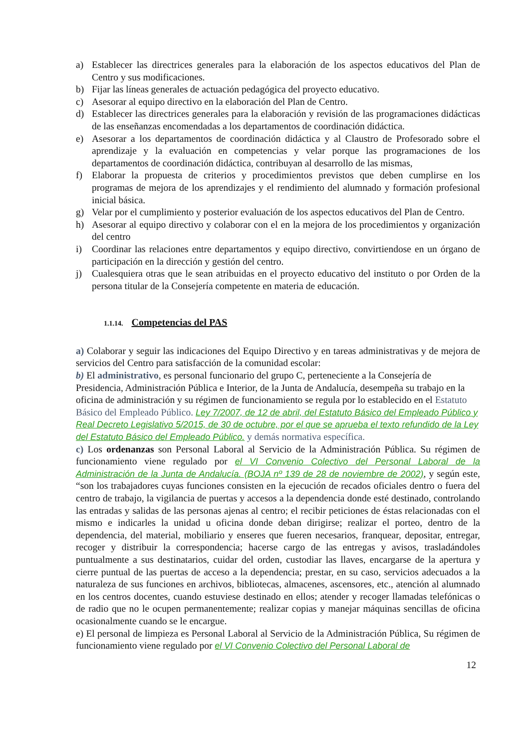a) Establecer las directrices generales para la elaboración de los aspectos educativos del Plan de Centro y sus modificaciones.
b) Fijar las líneas generales de actuación pedagógica del proyecto educativo.
c) Asesorar al equipo directivo en la elaboración del Plan de Centro.
d) Establecer las directrices generales para la elaboración y revisión de las programaciones didácticas de las enseñanzas encomendadas a los departamentos de coordinación didáctica.
e) Asesorar a los departamentos de coordinación didáctica y al Claustro de Profesorado sobre el aprendizaje y la evaluación en competencias y velar porque las programaciones de los departamentos de coordinación didáctica, contribuyan al desarrollo de las mismas,
f) Elaborar la propuesta de criterios y procedimientos previstos que deben cumplirse en los programas de mejora de los aprendizajes y el rendimiento del alumnado y formación profesional inicial básica.
g) Velar por el cumplimiento y posterior evaluación de los aspectos educativos del Plan de Centro.
h) Asesorar al equipo directivo y colaborar con el en la mejora de los procedimientos y organización del centro
i) Coordinar las relaciones entre departamentos y equipo directivo, convirtiendose en un órgano de participación en la dirección y gestión del centro.
j) Cualesquiera otras que le sean atribuidas en el proyecto educativo del instituto o por Orden de la persona titular de la Consejería competente en materia de educación.
1.1.14. Competencias del PAS
a) Colaborar y seguir las indicaciones del Equipo Directivo y en tareas administrativas y de mejora de servicios del Centro para satisfacción de la comunidad escolar:
b) El administrativo, es personal funcionario del grupo C, perteneciente a la Consejería de Presidencia, Administración Pública e Interior, de la Junta de Andalucía, desempeña su trabajo en la oficina de administración y su régimen de funcionamiento se regula por lo establecido en el Estatuto Básico del Empleado Público. Ley 7/2007, de 12 de abril, del Estatuto Básico del Empleado Público y Real Decreto Legislativo 5/2015, de 30 de octubre, por el que se aprueba el texto refundido de la Ley del Estatuto Básico del Empleado Público. y demás normativa específica.
c) Los ordenanzas son Personal Laboral al Servicio de la Administración Pública. Su régimen de funcionamiento viene regulado por el VI Convenio Colectivo del Personal Laboral de la Administración de la Junta de Andalucía. (BOJA nº 139 de 28 de noviembre de 2002), y según este, “son los trabajadores cuyas funciones consisten en la ejecución de recados oficiales dentro o fuera del centro de trabajo, la vigilancia de puertas y accesos a la dependencia donde esté destinado, controlando las entradas y salidas de las personas ajenas al centro; el recibir peticiones de éstas relacionadas con el mismo e indicarles la unidad u oficina donde deban dirigirse; realizar el porteo, dentro de la dependencia, del material, mobiliario y enseres que fueren necesarios, franquear, depositar, entregar, recoger y distribuir la correspondencia; hacerse cargo de las entregas y avisos, trasladándoles puntualmente a sus destinatarios, cuidar del orden, custodiar las llaves, encargarse de la apertura y cierre puntual de las puertas de acceso a la dependencia; prestar, en su caso, servicios adecuados a la naturaleza de sus funciones en archivos, bibliotecas, almacenes, ascensores, etc., atención al alumnado en los centros docentes, cuando estuviese destinado en ellos; atender y recoger llamadas telefónicas o de radio que no le ocupen permanentemente; realizar copias y manejar máquinas sencillas de oficina ocasionalmente cuando se le encargue.
e) El personal de limpieza es Personal Laboral al Servicio de la Administración Pública, Su régimen de funcionamiento viene regulado por el VI Convenio Colectivo del Personal Laboral de
12